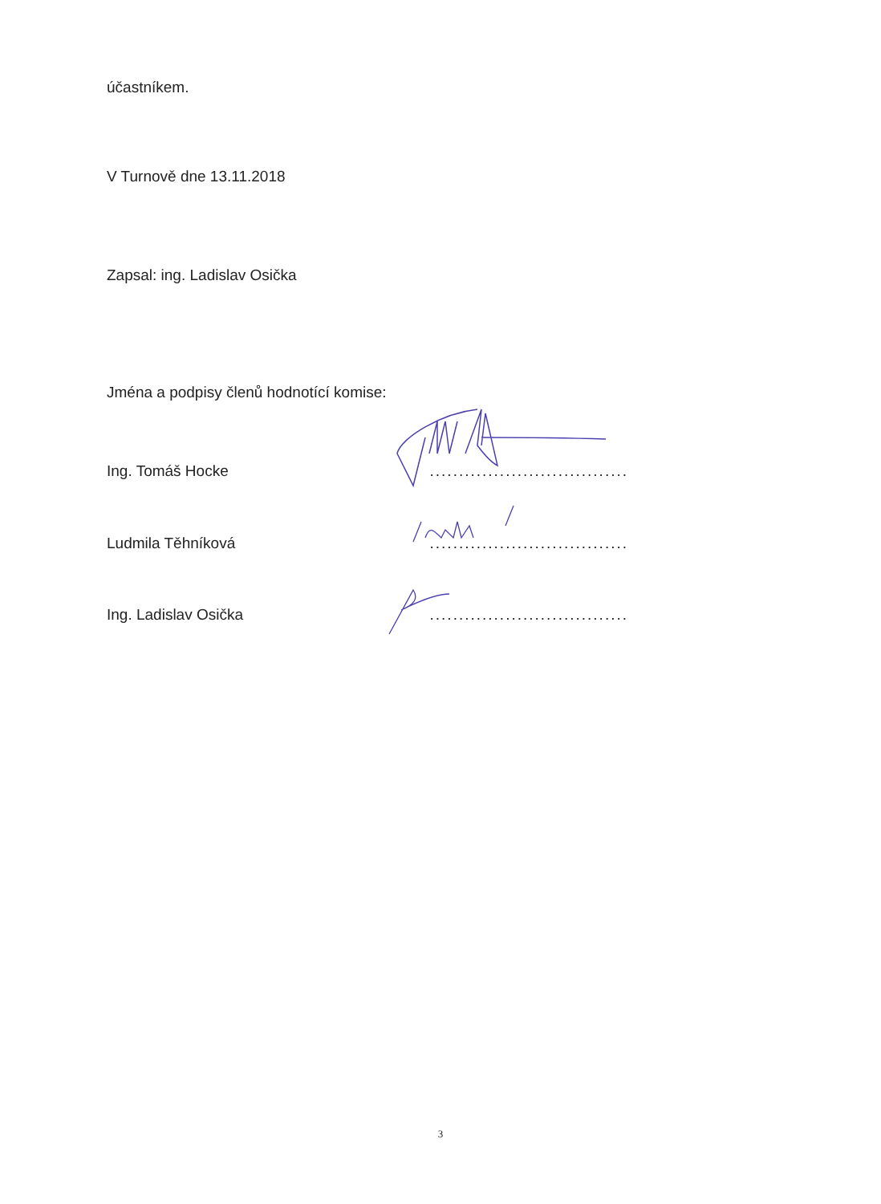účastníkem.
V Turnově dne 13.11.2018
Zapsal: ing. Ladislav Osička
Jména a podpisy členů hodnotící komise:
Ing. Tomáš Hocke..................................
Ludmila Těhníková..................................
Ing. Ladislav Osička..................................
3